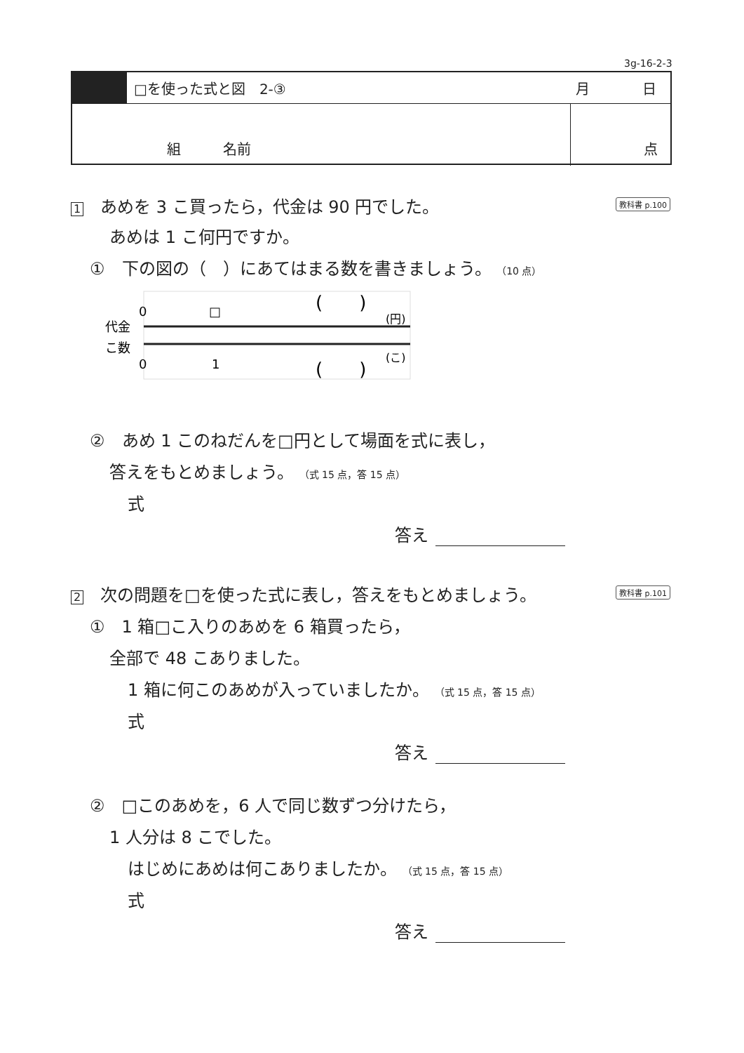3g-16-2-3
□を使った式と図　2-③ 月 日
組　　　名前 点
1　あめを 3 こ買ったら，代金は 90 円でした。 教科書 p.100
あめは 1 こ何円ですか。
①　下の図の（　）にあてはまる数を書きましょう。 （10 点）
代金
こ数
0
0
□
1
(　　)
(円)
(　　)
(こ)
②　あめ 1 このねだんを□円として場面を式に表し，
答えをもとめましょう。 （式 15 点，答 15 点）
式
答え
2　次の問題を□を使った式に表し，答えをもとめましょう。 教科書 p.101
①　1 箱□こ入りのあめを 6 箱買ったら，
全部で 48 こありました。
1 箱に何このあめが入っていましたか。 （式 15 点，答 15 点）
式
答え
②　□このあめを，6 人で同じ数ずつ分けたら，
1 人分は 8 こでした。
はじめにあめは何こありましたか。 （式 15 点，答 15 点）
式
答え